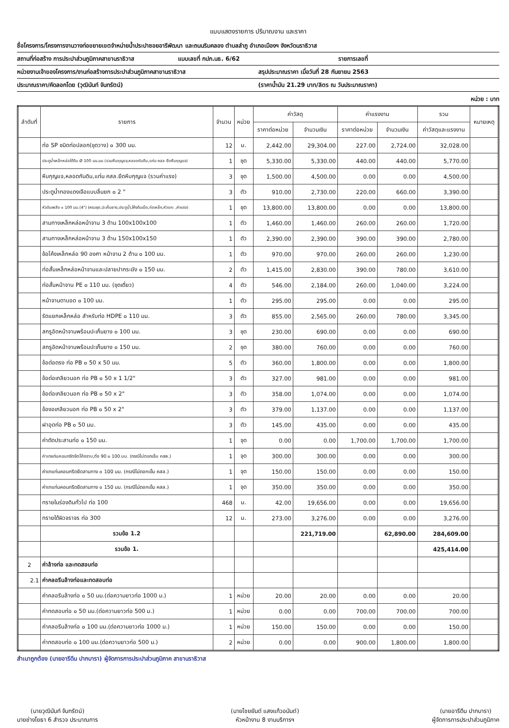แบบแสดงรายการ ปริมาณงาน และราคา
ชื่อโครงการ/โครงการงานวางท่อขยายเขตจำหน่ายน้ำประปาซอยอารีพัฒนา และถนนริมคลอง ตำบลลำภู อำเภอเมืองฯ จังหวัดนราธิวาส
สถานที่ก่อสร้าง การประปาส่วนภูมิภาคสาขานราธิวาส แบบเลขที่ กปภ.นธ. 6/62 รายการเลขที่
หน่วยงานเจ้าของโครงการ/งานก่อสร้างการประปาส่วนภูมิภาคสาขานราธิวาส สรุปประมาณราคา เมื่อวันที่ 28 กันยายน 2563
ประมาณราคา/คัดลอกโดย (วุฒินันท์ จันทรัตน์) (ราคาน้ำมัน 21.29 บาท/ลิตร ณ วันประมาณราคา)
หน่วย : บาท
| ลำดับที่ | รายการ | จำนวน | หน่วย | ค่าวัสดุ | | ค่าแรงงาน | | รวม | หมายเหตุ |
| --- | --- | --- | --- | --- | --- | --- | --- | --- | --- |
| | | | | ราคาต่อหน่วย | จำนวนเงิน | ราคาต่อหน่วย | จำนวนเงิน | ค่าวัสดุและแรงงาน | |
| | ท่อ SP ชนิดท่อปลอก(ขุดวาง) ๐ 300 มม. | 12 | ม. | 2,442.00 | 29,304.00 | 227.00 | 2,724.00 | 32,028.00 | |
| | ประตูน้ำเหล็กหล่อใต้ดิน Ø 100 มม.มม (รวมหีบกุญแจ,หลอดกันดิน,แท่น คสล ยึดหีบกุญแจ) | 1 | ชุด | 5,330.00 | 5,330.00 | 440.00 | 440.00 | 5,770.00 | |
| | หีบกุญแจ,หลอดกันดิน,แท่น คสล.ยึดหีบกุญแจ (รวมค่าแรง) | 3 | ชุด | 1,500.00 | 4,500.00 | 0.00 | 0.00 | 4,500.00 | |
| | ประตูน้ำทองแดงเจือแบบลิ้นยก ๐ 2 " | 3 | ตัว | 910.00 | 2,730.00 | 220.00 | 660.00 | 3,390.00 | |
| | หัวดับเพลิง ๐ 100 มม.(4") (ครบชุด,ปะเก็นยาง,ประตูน้ำ,โค้งดินเบ็ด,ท่อเหล็ก,หัวแกะ ,ค่าแรง) | 1 | ชุด | 13,800.00 | 13,800.00 | 0.00 | 0.00 | 13,800.00 | |
| | สามทางเหล็กหล่อหน้าจาน 3 ด้าน 100x100x100 | 1 | ตัว | 1,460.00 | 1,460.00 | 260.00 | 260.00 | 1,720.00 | |
| | สามทางเหล็กหล่อหน้าจาน 3 ด้าน 150x100x150 | 1 | ตัว | 2,390.00 | 2,390.00 | 390.00 | 390.00 | 2,780.00 | |
| | ข้อโค้งเหล็กหล่อ 90 องศา หน้าจาน 2 ด้าน ๐ 100 มม. | 1 | ตัว | 970.00 | 970.00 | 260.00 | 260.00 | 1,230.00 | |
| | ท่อสั้นเหล็กหล่อหน้าจานและปลายปากระฆัง ๐ 150 มม. | 2 | ตัว | 1,415.00 | 2,830.00 | 390.00 | 780.00 | 3,610.00 | |
| | ท่อสั้นหน้าจาน PE ๐ 110 มม. (ชุดเดี่ยว) | 4 | ตัว | 546.00 | 2,184.00 | 260.00 | 1,040.00 | 3,224.00 | |
| | หน้าจานตาบอด ๐ 100 มม. | 1 | ตัว | 295.00 | 295.00 | 0.00 | 0.00 | 295.00 | |
| | รัดแยกเหล็กหล่อ สำหรับท่อ HDPE ๐ 110 มม. | 3 | ตัว | 855.00 | 2,565.00 | 260.00 | 780.00 | 3,345.00 | |
| | สกรูอัดหน้าจานพร้อมปะเก็นยาง ๐ 100 มม. | 3 | ชุด | 230.00 | 690.00 | 0.00 | 0.00 | 690.00 | |
| | สกรูอัดหน้าจานพร้อมปะเก็นยาง ๐ 150 มม. | 2 | ชุด | 380.00 | 760.00 | 0.00 | 0.00 | 760.00 | |
| | ข้อต่อตรง ท่อ PB ๐ 50 x 50 มม. | 5 | ตัว | 360.00 | 1,800.00 | 0.00 | 0.00 | 1,800.00 | |
| | ข้อต่อเกลียวนอก ท่อ PB ๐ 50 x 1 1/2" | 3 | ตัว | 327.00 | 981.00 | 0.00 | 0.00 | 981.00 | |
| | ข้อต่อเกลียวนอก ท่อ PB ๐ 50 x 2" | 3 | ตัว | 358.00 | 1,074.00 | 0.00 | 0.00 | 1,074.00 | |
| | ข้องอเกลียวนอก ท่อ PB ๐ 50 x 2" | 3 | ตัว | 379.00 | 1,137.00 | 0.00 | 0.00 | 1,137.00 | |
| | ฝาอุดท่อ PB ๐ 50 มม. | 3 | ตัว | 145.00 | 435.00 | 0.00 | 0.00 | 435.00 | |
| | ค่าตัดประสานท่อ ๐ 150 มม. | 1 | จุด | 0.00 | 0.00 | 1,700.00 | 1,700.00 | 1,700.00 | |
| | ค่าเทแท่นคอนกรีตยึดโค้งราบ,ดิ่ง 90 ๐ 100 มม. (กรณีไม่ตอกเข็ม คสล.) | 1 | จุด | 300.00 | 300.00 | 0.00 | 0.00 | 300.00 | |
| | ค่าเทแท่นคอนกรีตยึดสามทาง ๐ 100 มม. (กรณีไม่ตอกเข็ม คสล.) | 1 | จุด | 150.00 | 150.00 | 0.00 | 0.00 | 150.00 | |
| | ค่าเทแท่นคอนกรีตยึดสามทาง ๐ 150 มม. (กรณีไม่ตอกเข็ม คสล.) | 1 | จุด | 350.00 | 350.00 | 0.00 | 0.00 | 350.00 | |
| | ทรายในร่องดินทั่วไป ท่อ 100 | 468 | ม. | 42.00 | 19,656.00 | 0.00 | 0.00 | 19,656.00 | |
| | ทรายใต้ผิวจราจร ท่อ 300 | 12 | ม. | 273.00 | 3,276.00 | 0.00 | 0.00 | 3,276.00 | |
| | รวมข้อ 1.2 | | | | 221,719.00 | | 62,890.00 | 284,609.00 | |
| | รวมข้อ 1. | | | | | | | 425,414.00 | |
| 2 | ค่าล้างท่อ และทดสอบท่อ | | | | | | | | |
| 2.1 | ค่าคลอรีนล้างท่อและทดสอบท่อ | | | | | | | | |
| | ค่าคลอรีนล้างท่อ ๐ 50 มม.(ต่อความยาวท่อ 1000 ม.) | 1 | หน่วย | 20.00 | 20.00 | 0.00 | 0.00 | 20.00 | |
| | ค่าทดสอบท่อ ๐ 50 มม.(ต่อความยาวท่อ 500 ม.) | 1 | หน่วย | 0.00 | 0.00 | 700.00 | 700.00 | 700.00 | |
| | ค่าคลอรีนล้างท่อ ๐ 100 มม.(ต่อความยาวท่อ 1000 ม.) | 1 | หน่วย | 150.00 | 150.00 | 0.00 | 0.00 | 150.00 | |
| | ค่าทดสอบท่อ ๐ 100 มม.(ต่อความยาวท่อ 500 ม.) | 2 | หน่วย | 0.00 | 0.00 | 900.00 | 1,800.00 | 1,800.00 | |
สำเนาถูกต้อง (นายอารีดีน ปากบารา) ผู้จัดการการประปาส่วนภูมิภาค สาขานราธิวาส
(นายวุฒินันท์ จันทรัตน์)
นายช่างโยธา 6 สำรวจ ประมาณการ
(นายไชยยันต์ แสงแก้วอนันต์)
หัวหน้างาน 8 งานบริการฯ
(นายอารีดีน ปากบารา)
ผู้จัดการการประปาส่วนภูมิภาค